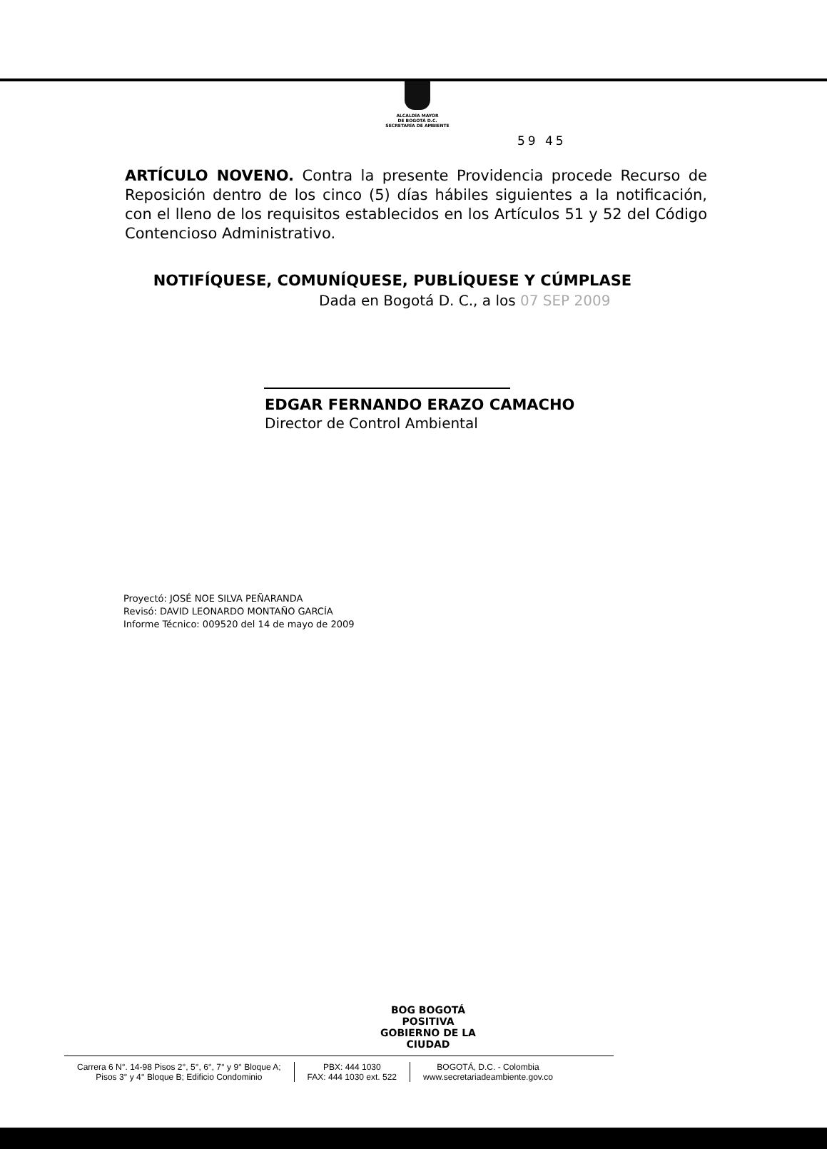ALCALDÍA MAYOR
DE BOGOTÁ D.C.
SECRETARÍA DE AMBIENTE
59 45
ARTÍCULO NOVENO. Contra la presente Providencia procede Recurso de Reposición dentro de los cinco (5) días hábiles siguientes a la notificación, con el lleno de los requisitos establecidos en los Artículos 51 y 52 del Código Contencioso Administrativo.
NOTIFÍQUESE, COMUNÍQUESE, PUBLÍQUESE Y CÚMPLASE
Dada en Bogotá D. C., a los 07 SEP 2009
EDGAR FERNANDO ERAZO CAMACHO
Director de Control Ambiental
Proyectó: JOSÉ NOE SILVA PEÑARANDA
Revisó: DAVID LEONARDO MONTAÑO GARCÍA
Informe Técnico: 009520 del 14 de mayo de 2009
BOG BOGOTÁ POSITIVA
GOBIERNO DE LA CIUDAD
Carrera 6 N°. 14-98 Pisos 2°, 5°, 6°, 7° y 9° Bloque A;
Pisos 3° y 4° Bloque B; Edificio Condominio
PBX: 444 1030
FAX: 444 1030 ext. 522
BOGOTÁ, D.C. - Colombia
www.secretariadeambiente.gov.co